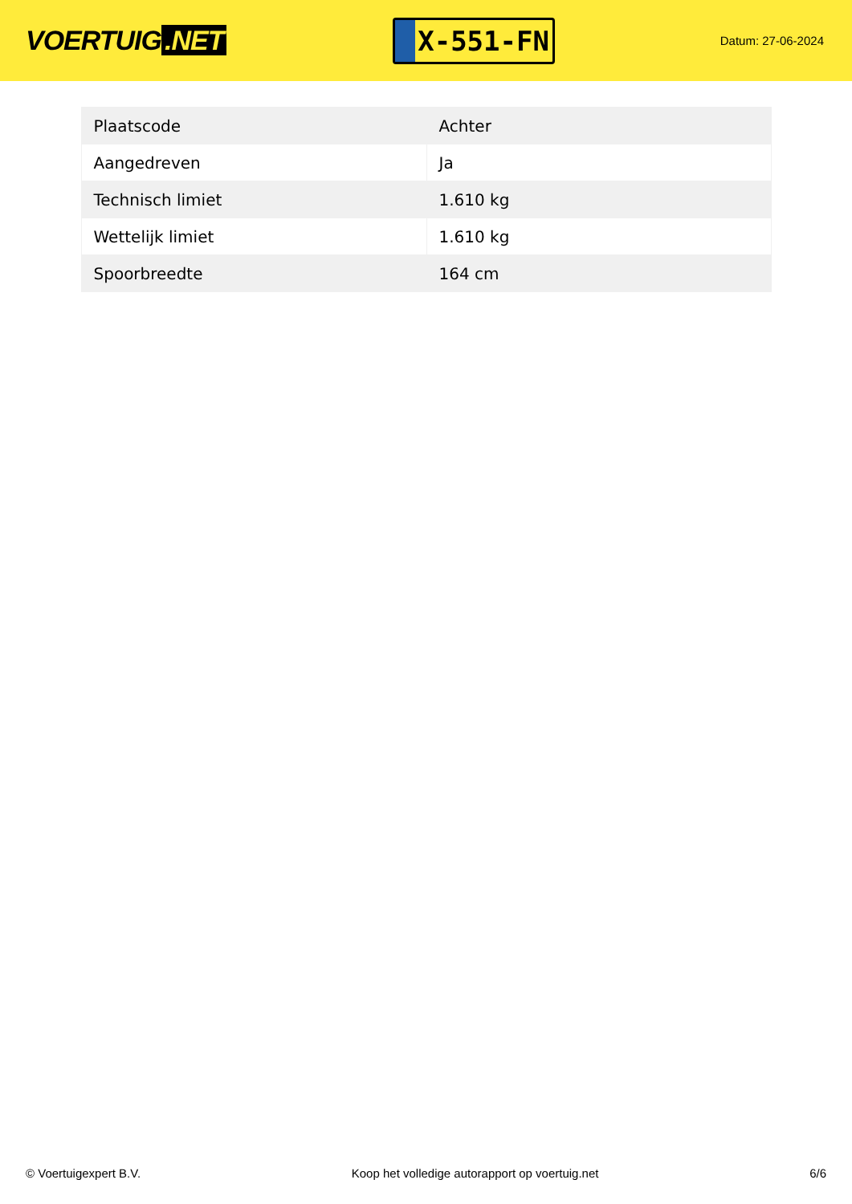VOERTUIG.NET
X-551-FN
Datum: 27-06-2024
| Plaatscode | Achter |
| Aangedreven | Ja |
| Technisch limiet | 1.610 kg |
| Wettelijk limiet | 1.610 kg |
| Spoorbreedte | 164 cm |
© Voertuigexpert B.V. Koop het volledige autorapport op voertuig.net 6/6